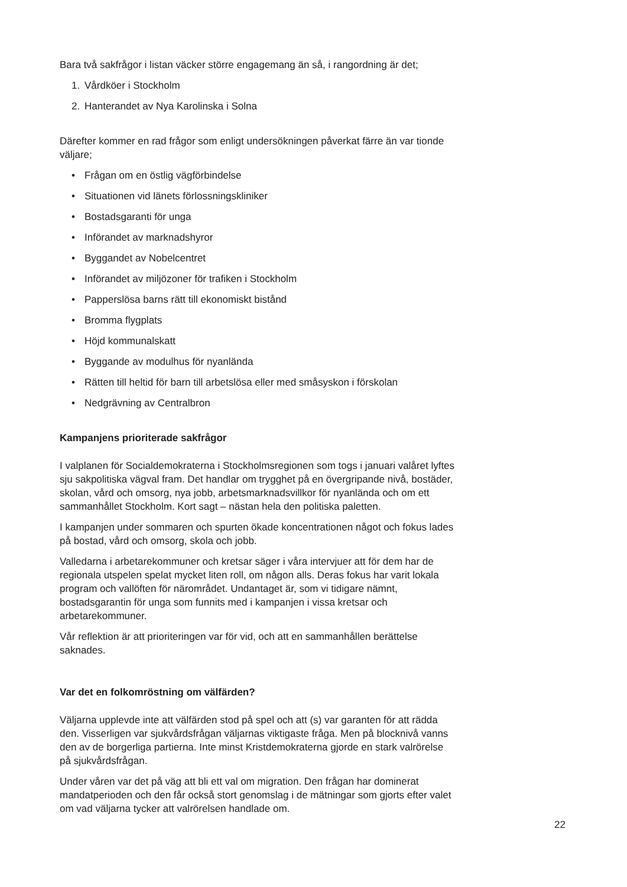Bara två sakfrågor i listan väcker större engagemang än så, i rangordning är det;
1. Vårdköer i Stockholm
2. Hanterandet av Nya Karolinska i Solna
Därefter kommer en rad frågor som enligt undersökningen påverkat färre än var tionde väljare;
• Frågan om en östlig vägförbindelse
• Situationen vid länets förlossningskliniker
• Bostadsgaranti för unga
• Införandet av marknadshyror
• Byggandet av Nobelcentret
• Införandet av miljözoner för trafiken i Stockholm
• Papperslösa barns rätt till ekonomiskt bistånd
• Bromma flygplats
• Höjd kommunalskatt
• Byggande av modulhus för nyanlända
• Rätten till heltid för barn till arbetslösa eller med småsyskon i förskolan
• Nedgrävning av Centralbron
Kampanjens prioriterade sakfrågor
I valplanen för Socialdemokraterna i Stockholmsregionen som togs i januari valåret lyftes sju sakpolitiska vägval fram. Det handlar om trygghet på en övergripande nivå, bostäder, skolan, vård och omsorg, nya jobb, arbetsmarknadsvillkor för nyanlända och om ett sammanhållet Stockholm. Kort sagt – nästan hela den politiska paletten.
I kampanjen under sommaren och spurten ökade koncentrationen något och fokus lades på bostad, vård och omsorg, skola och jobb.
Valledarna i arbetarekommuner och kretsar säger i våra intervjuer att för dem har de regionala utspelen spelat mycket liten roll, om någon alls. Deras fokus har varit lokala program och vallöften för närområdet. Undantaget är, som vi tidigare nämnt, bostadsgarantin för unga som funnits med i kampanjen i vissa kretsar och arbetarekommuner.
Vår reflektion är att prioriteringen var för vid, och att en sammanhållen berättelse saknades.
Var det en folkomröstning om välfärden?
Väljarna upplevde inte att välfärden stod på spel och att (s) var garanten för att rädda den. Visserligen var sjukvårdsfrågan väljarnas viktigaste fråga. Men på blocknivå vanns den av de borgerliga partierna. Inte minst Kristdemokraterna gjorde en stark valrörelse på sjukvårdsfrågan.
Under våren var det på väg att bli ett val om migration. Den frågan har dominerat mandatperioden och den får också stort genomslag i de mätningar som gjorts efter valet om vad väljarna tycker att valrörelsen handlade om.
22